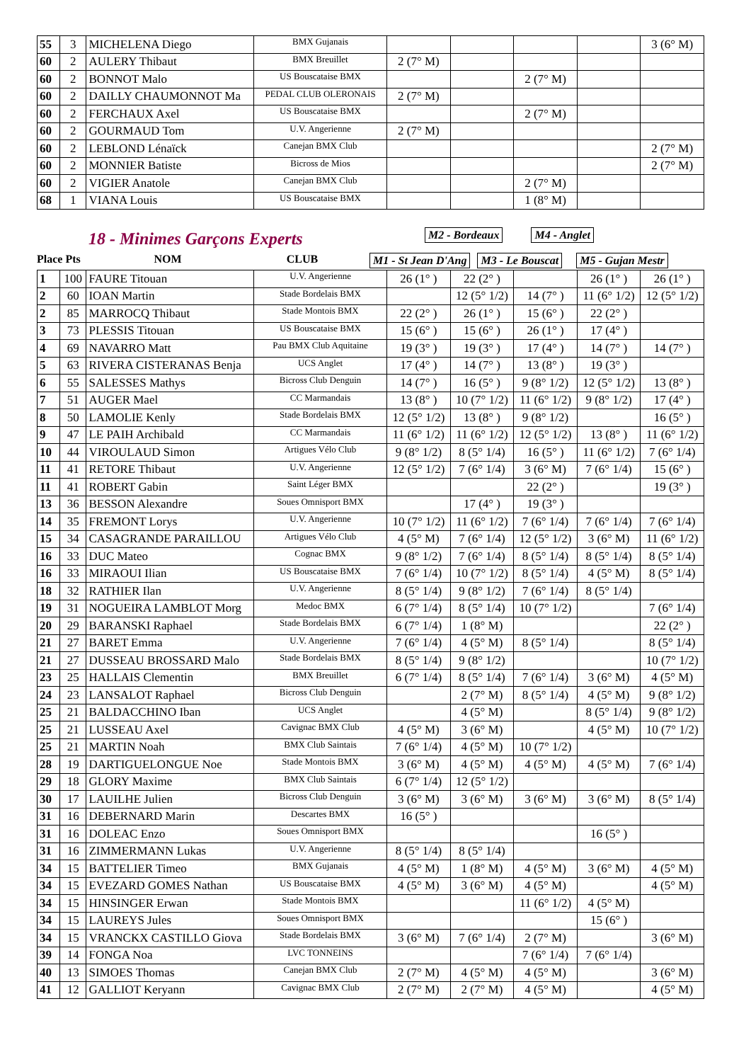| 55 | 3 | MICHELENA Diego | BMX Gujanais | | | | | 3 (6° M) |
| 60 | 2 | AULERY Thibaut | BMX Breuillet | 2 (7° M) | | | | |
| 60 | 2 | BONNOT Malo | US Bouscataise BMX | | | 2 (7° M) | | |
| 60 | 2 | DAILLY CHAUMONNOT Ma | PEDAL CLUB OLERONAIS | 2 (7° M) | | | | |
| 60 | 2 | FERCHAUX Axel | US Bouscataise BMX | | | 2 (7° M) | | |
| 60 | 2 | GOURMAUD Tom | U.V. Angerienne | 2 (7° M) | | | | |
| 60 | 2 | LEBLOND Lénaïck | Canejan BMX Club | | | | | 2 (7° M) |
| 60 | 2 | MONNIER Batiste | Bicross de Mios | | | | | 2 (7° M) |
| 60 | 2 | VIGIER Anatole | Canejan BMX Club | | | 2 (7° M) | | |
| 68 | 1 | VIANA Louis | US Bouscataise BMX | | | 1 (8° M) | | |
18 - Minimes Garçons Experts
M2 - Bordeaux M4 - Anglet
Place Pts NOM CLUB M1 - St Jean D'Ang M3 - Le Bouscat M5 - Gujan Mestr
| 1 | 100 | FAURE Titouan | U.V. Angerienne | 26 (1° ) | 22 (2° ) | | 26 (1° ) | 26 (1° ) |
| 2 | 60 | IOAN Martin | Stade Bordelais BMX | | 12 (5° 1/2) | 14 (7° ) | 11 (6° 1/2) | 12 (5° 1/2) |
| 2 | 85 | MARROCQ Thibaut | Stade Montois BMX | 22 (2° ) | 26 (1° ) | 15 (6° ) | 22 (2° ) | |
| 3 | 73 | PLESSIS Titouan | US Bouscataise BMX | 15 (6° ) | 15 (6° ) | 26 (1° ) | 17 (4° ) | |
| 4 | 69 | NAVARRO Matt | Pau BMX Club Aquitaine | 19 (3° ) | 19 (3° ) | 17 (4° ) | 14 (7° ) | 14 (7° ) |
| 5 | 63 | RIVERA CISTERANAS Benja | UCS Anglet | 17 (4° ) | 14 (7° ) | 13 (8° ) | 19 (3° ) | |
| 6 | 55 | SALESSES Mathys | Bicross Club Denguin | 14 (7° ) | 16 (5° ) | 9 (8° 1/2) | 12 (5° 1/2) | 13 (8° ) |
| 7 | 51 | AUGER Mael | CC Marmandais | 13 (8° ) | 10 (7° 1/2) | 11 (6° 1/2) | 9 (8° 1/2) | 17 (4° ) |
| 8 | 50 | LAMOLIE Kenly | Stade Bordelais BMX | 12 (5° 1/2) | 13 (8° ) | 9 (8° 1/2) | | 16 (5° ) |
| 9 | 47 | LE PAIH Archibald | CC Marmandais | 11 (6° 1/2) | 11 (6° 1/2) | 12 (5° 1/2) | 13 (8° ) | 11 (6° 1/2) |
| 10 | 44 | VIROULAUD Simon | Artigues Vélo Club | 9 (8° 1/2) | 8 (5° 1/4) | 16 (5° ) | 11 (6° 1/2) | 7 (6° 1/4) |
| 11 | 41 | RETORE Thibaut | U.V. Angerienne | 12 (5° 1/2) | 7 (6° 1/4) | 3 (6° M) | 7 (6° 1/4) | 15 (6° ) |
| 11 | 41 | ROBERT Gabin | Saint Léger BMX | | | 22 (2° ) | | 19 (3° ) |
| 13 | 36 | BESSON Alexandre | Soues Omnisport BMX | | 17 (4° ) | 19 (3° ) | | |
| 14 | 35 | FREMONT Lorys | U.V. Angerienne | 10 (7° 1/2) | 11 (6° 1/2) | 7 (6° 1/4) | 7 (6° 1/4) | 7 (6° 1/4) |
| 15 | 34 | CASAGRANDE PARAILLOU | Artigues Vélo Club | 4 (5° M) | 7 (6° 1/4) | 12 (5° 1/2) | 3 (6° M) | 11 (6° 1/2) |
| 16 | 33 | DUC Mateo | Cognac BMX | 9 (8° 1/2) | 7 (6° 1/4) | 8 (5° 1/4) | 8 (5° 1/4) | 8 (5° 1/4) |
| 16 | 33 | MIRAOUI Ilian | US Bouscataise BMX | 7 (6° 1/4) | 10 (7° 1/2) | 8 (5° 1/4) | 4 (5° M) | 8 (5° 1/4) |
| 18 | 32 | RATHIER Ilan | U.V. Angerienne | 8 (5° 1/4) | 9 (8° 1/2) | 7 (6° 1/4) | 8 (5° 1/4) | |
| 19 | 31 | NOGUEIRA LAMBLOT Morg | Medoc BMX | 6 (7° 1/4) | 8 (5° 1/4) | 10 (7° 1/2) | | 7 (6° 1/4) |
| 20 | 29 | BARANSKI Raphael | Stade Bordelais BMX | 6 (7° 1/4) | 1 (8° M) | | | 22 (2° ) |
| 21 | 27 | BARET Emma | U.V. Angerienne | 7 (6° 1/4) | 4 (5° M) | 8 (5° 1/4) | | 8 (5° 1/4) |
| 21 | 27 | DUSSEAU BROSSARD Malo | Stade Bordelais BMX | 8 (5° 1/4) | 9 (8° 1/2) | | | 10 (7° 1/2) |
| 23 | 25 | HALLAIS Clementin | BMX Breuillet | 6 (7° 1/4) | 8 (5° 1/4) | 7 (6° 1/4) | 3 (6° M) | 4 (5° M) |
| 24 | 23 | LANSALOT Raphael | Bicross Club Denguin | | 2 (7° M) | 8 (5° 1/4) | 4 (5° M) | 9 (8° 1/2) |
| 25 | 21 | BALDACCHINO Iban | UCS Anglet | | 4 (5° M) | | 8 (5° 1/4) | 9 (8° 1/2) |
| 25 | 21 | LUSSEAU Axel | Cavignac BMX Club | 4 (5° M) | 3 (6° M) | | 4 (5° M) | 10 (7° 1/2) |
| 25 | 21 | MARTIN Noah | BMX Club Saintais | 7 (6° 1/4) | 4 (5° M) | 10 (7° 1/2) | | |
| 28 | 19 | DARTIGUELONGUE Noe | Stade Montois BMX | 3 (6° M) | 4 (5° M) | 4 (5° M) | 4 (5° M) | 7 (6° 1/4) |
| 29 | 18 | GLORY Maxime | BMX Club Saintais | 6 (7° 1/4) | 12 (5° 1/2) | | | |
| 30 | 17 | LAUILHE Julien | Bicross Club Denguin | 3 (6° M) | 3 (6° M) | 3 (6° M) | 3 (6° M) | 8 (5° 1/4) |
| 31 | 16 | DEBERNARD Marin | Descartes BMX | 16 (5° ) | | | | |
| 31 | 16 | DOLEAC Enzo | Soues Omnisport BMX | | | | 16 (5° ) | |
| 31 | 16 | ZIMMERMANN Lukas | U.V. Angerienne | 8 (5° 1/4) | 8 (5° 1/4) | | | |
| 34 | 15 | BATTELIER Timeo | BMX Gujanais | 4 (5° M) | 1 (8° M) | 4 (5° M) | 3 (6° M) | 4 (5° M) |
| 34 | 15 | EVEZARD GOMES Nathan | US Bouscataise BMX | 4 (5° M) | 3 (6° M) | 4 (5° M) | | 4 (5° M) |
| 34 | 15 | HINSINGER Erwan | Stade Montois BMX | | | 11 (6° 1/2) | 4 (5° M) | |
| 34 | 15 | LAUREYS Jules | Soues Omnisport BMX | | | | 15 (6° ) | |
| 34 | 15 | VRANCKX CASTILLO Giova | Stade Bordelais BMX | 3 (6° M) | 7 (6° 1/4) | 2 (7° M) | | 3 (6° M) |
| 39 | 14 | FONGA Noa | LVC TONNEINS | | | 7 (6° 1/4) | 7 (6° 1/4) | |
| 40 | 13 | SIMOES Thomas | Canejan BMX Club | 2 (7° M) | 4 (5° M) | 4 (5° M) | | 3 (6° M) |
| 41 | 12 | GALLIOT Keryann | Cavignac BMX Club | 2 (7° M) | 2 (7° M) | 4 (5° M) | | 4 (5° M) |